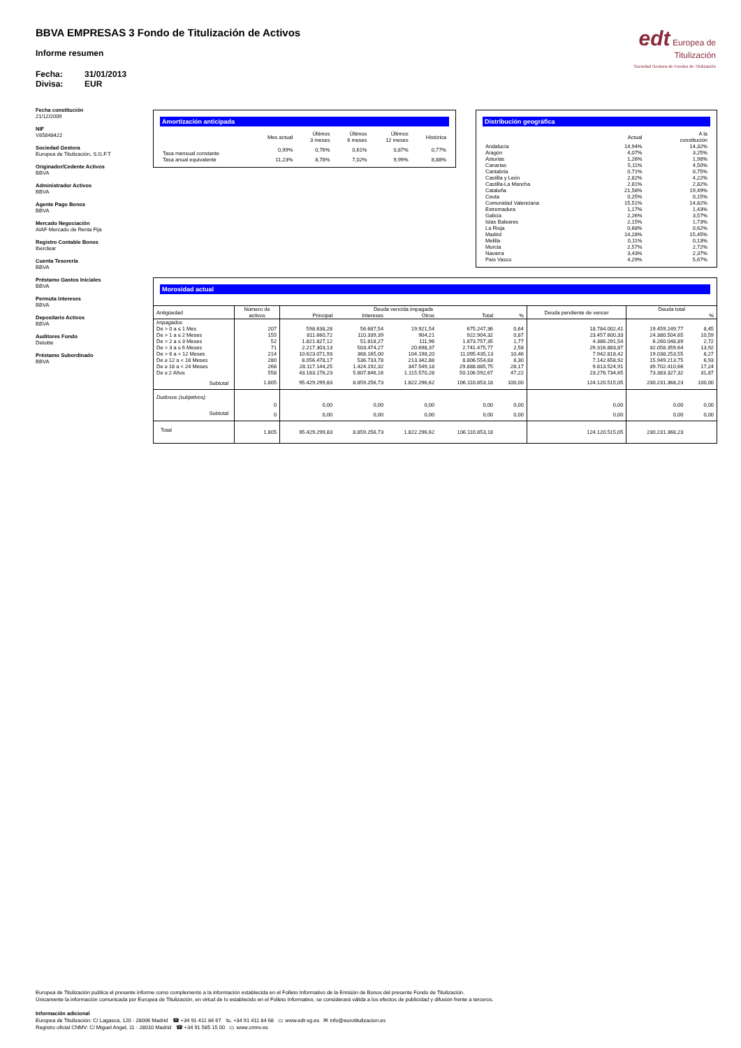edt Europea de
Titulización
Sociedad Gestora de Fondos de Titulización
BBVA EMPRESAS 3 Fondo de Titulización de Activos
Informe resumen
Fecha: 31/01/2013
Divisa: EUR
Fecha constitución
21/12/2009
NIF
V85848422
Sociedad Gestora
Europea de Titulización, S.G.F.T
Originador/Cedente Activos
BBVA
Administrador Activos
BBVA
Agente Pago Bonos
BBVA
Mercado Negociación
AIAF Mercado de Renta Fija
Registro Contable Bonos
Iberclear
Cuenta Tesorería
BBVA
Préstamo Gastos Iniciales
BBVA
Permuta Intereses
BBVA
Depositario Activos
BBVA
Auditores Fondo
Deloitte
Préstamo Subordinado
BBVA
Amortización anticipada
| | Mes actual | Últimos 3 meses | Últimos 6 meses | Últimos 12 meses | Histórica |
| --- | --- | --- | --- | --- | --- |
| Tasa mensual constante | 0,99% | 0,76% | 0,61% | 0,87% | 0,77% |
| Tasa anual equivalente | 11,23% | 8,78% | 7,02% | 9,99% | 8,88% |
Distribución geográfica
| | Actual | A la constitución |
| --- | --- | --- |
| Andalucía | 14,94% | 14,32% |
| Aragón | 4,07% | 3,25% |
| Asturias | 1,26% | 1,98% |
| Canarias | 5,11% | 4,50% |
| Cantabria | 0,71% | 0,75% |
| Castilla y León | 2,82% | 4,22% |
| Castilla-La Mancha | 2,81% | 2,82% |
| Cataluña | 21,58% | 19,49% |
| Ceuta | 0,25% | 0,15% |
| Comunidad Valenciana | 15,51% | 14,82% |
| Extremadura | 1,17% | 1,43% |
| Galicia | 2,26% | 3,57% |
| Islas Baleares | 2,15% | 1,73% |
| La Rioja | 0,68% | 0,62% |
| Madrid | 14,28% | 15,45% |
| Melilla | 0,11% | 0,13% |
| Murcia | 2,57% | 2,72% |
| Navarra | 3,43% | 2,37% |
| País Vasco | 4,29% | 5,67% |
Morosidad actual
| Antigüedad | Número de activos | Deuda vencida impagada | | | | | Deuda pendiente de vencer | Deuda total | |
| --- | --- | --- | --- | --- | --- | --- | --- | --- | --- |
| | | Principal | Intereses | Otros | Total | % | | | % |
| Impagados | | | | | | | | | |
| De > 0 a ≤ 1 Mes | 207 | 598.638,28 | 56.687,54 | 19.921,54 | 675.247,36 | 0,64 | 18.784.002,41 | 19.459.249,77 | 8,45 |
| De > 1 a ≤ 2 Meses | 155 | 811.660,72 | 110.339,39 | 904,21 | 922.904,32 | 0,87 | 23.457.600,33 | 24.380.504,65 | 10,59 |
| De > 2 a ≤ 3 Meses | 52 | 1.821.827,12 | 51.818,27 | 111,96 | 1.873.757,35 | 1,77 | 4.386.291,54 | 6.260.048,89 | 2,72 |
| De > 3 a ≤ 6 Meses | 71 | 2.217.303,13 | 503.474,27 | 20.698,37 | 2.741.475,77 | 2,58 | 29.316.883,87 | 32.058.359,64 | 13,92 |
| De > 6 a < 12 Meses | 214 | 10.623.071,93 | 368.165,00 | 104.198,20 | 11.095.435,13 | 10,46 | 7.942.818,42 | 19.038.253,55 | 8,27 |
| De ≥ 12 a < 18 Meses | 280 | 8.056.478,17 | 536.733,78 | 213.342,88 | 8.806.554,83 | 8,30 | 7.142.658,92 | 15.949.213,75 | 6,93 |
| De ≥ 18 a < 24 Meses | 268 | 28.117.144,25 | 1.424.192,32 | 347.549,18 | 29.888.885,75 | 28,17 | 9.813.524,91 | 39.702.410,66 | 17,24 |
| De ≥ 2 Años | 558 | 43.183.176,23 | 5.807.846,16 | 1.115.570,28 | 50.106.592,67 | 47,22 | 23.276.734,65 | 73.383.327,32 | 31,87 |
| Subtotal | 1.805 | 95.429.299,83 | 8.859.256,73 | 1.822.296,62 | 106.110.853,18 | 100,00 | 124.120.515,05 | 230.231.368,23 | 100,00 |
| Dudosos (subjetivos) | | | | | | | | | |
| | 0 | 0,00 | 0,00 | 0,00 | 0,00 | 0,00 | 0,00 | 0,00 | 0,00 |
| Subtotal | 0 | 0,00 | 0,00 | 0,00 | 0,00 | 0,00 | 0,00 | 0,00 | 0,00 |
| Total | 1.805 | 95.429.299,83 | 8.859.256,73 | 1.822.296,62 | 106.110.853,18 | | 124.120.515,05 | 230.231.368,23 | |
Europea de Titulización publica el presente informe como complemento a la información establecida en el Folleto Informativo de la Emisión de Bonos del presente Fondo de Titulización.
Únicamente la información comunicada por Europea de Titulización, en virtud de lo establecido en el Folleto Informativo, se considerará válida a los efectos de publicidad y difusión frente a terceros.
Información adicional
Europea de Titulización: C/ Lagasca, 120 - 28006 Madrid ☎ +34 91 411 84 67 ℡ +34 91 411 84 68 ▭ www.edt-sg.es ✉ info@eurotitulizacion.es
Registro oficial CNMV: C/ Miguel Angel, 11 - 28010 Madrid ☎ +34 91 585 15 00 ▭ www.cnmv.es